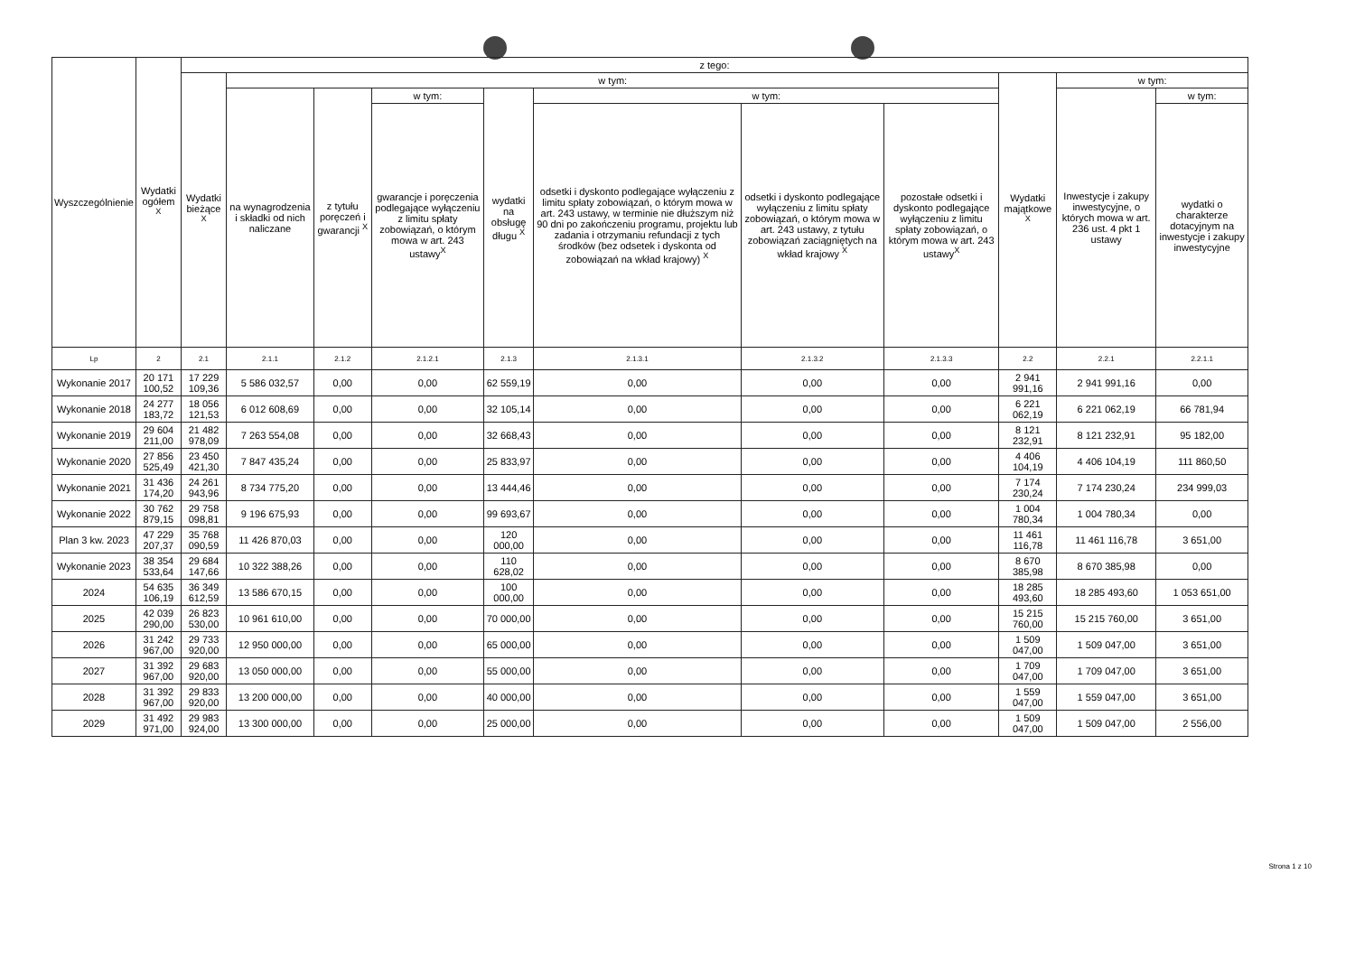| Wyszczególnienie | Wydatki ogółem <sup>X</sup> | z tego: | | | | | | | | | | |
| --- | --- | --- | --- | --- | --- | --- | --- | --- | --- | --- | --- | --- |
| | | Wydatki bieżące <sup>X</sup> | w tym: | | | | | | | Wydatki majątkowe <sup>X</sup> | w tym: | |
| | | | na wynagrodzenia i składki od nich naliczane | z tytułu poręczeń i gwarancji <sup>X</sup> | w tym: | wydatki na obsługę długu <sup>X</sup> | w tym: | | | | Inwestycje i zakupy inwestycyjne, o których mowa w art. 236 ust. 4 pkt 1 ustawy | w tym: |
| | | | | | gwarancje i poręczenia podlegające wyłączeniu z limitu spłaty zobowiązań, o którym mowa w art. 243 ustawy<sup>X</sup> | | odsetki i dyskonto podlegające wyłączeniu z limitu spłaty zobowiązań, o którym mowa w art. 243 ustawy, w terminie nie dłuższym niż 90 dni po zakończeniu programu, projektu lub zadania i otrzymaniu refundacji z tych środków (bez odsetek i dyskonta od zobowiązań na wkład krajowy) <sup>X</sup> | odsetki i dyskonto podlegające wyłączeniu z limitu spłaty zobowiązań, o którym mowa w art. 243 ustawy, z tytułu zobowiązań zaciągniętych na wkład krajowy <sup>X</sup> | pozostałe odsetki i dyskonto podlegające wyłączeniu z limitu spłaty zobowiązań, o którym mowa w art. 243 ustawy<sup>X</sup> | | | wydatki o charakterze dotacyjnym na inwestycje i zakupy inwestycyjne |
| Lp | 2 | 2.1 | 2.1.1 | 2.1.2 | 2.1.2.1 | 2.1.3 | 2.1.3.1 | 2.1.3.2 | 2.1.3.3 | 2.2 | 2.2.1 | 2.2.1.1 |
| Wykonanie 2017 | 20 171 100,52 | 17 229 109,36 | 5 586 032,57 | 0,00 | 0,00 | 62 559,19 | 0,00 | 0,00 | 0,00 | 2 941 991,16 | 2 941 991,16 | 0,00 |
| Wykonanie 2018 | 24 277 183,72 | 18 056 121,53 | 6 012 608,69 | 0,00 | 0,00 | 32 105,14 | 0,00 | 0,00 | 0,00 | 6 221 062,19 | 6 221 062,19 | 66 781,94 |
| Wykonanie 2019 | 29 604 211,00 | 21 482 978,09 | 7 263 554,08 | 0,00 | 0,00 | 32 668,43 | 0,00 | 0,00 | 0,00 | 8 121 232,91 | 8 121 232,91 | 95 182,00 |
| Wykonanie 2020 | 27 856 525,49 | 23 450 421,30 | 7 847 435,24 | 0,00 | 0,00 | 25 833,97 | 0,00 | 0,00 | 0,00 | 4 406 104,19 | 4 406 104,19 | 111 860,50 |
| Wykonanie 2021 | 31 436 174,20 | 24 261 943,96 | 8 734 775,20 | 0,00 | 0,00 | 13 444,46 | 0,00 | 0,00 | 0,00 | 7 174 230,24 | 7 174 230,24 | 234 999,03 |
| Wykonanie 2022 | 30 762 879,15 | 29 758 098,81 | 9 196 675,93 | 0,00 | 0,00 | 99 693,67 | 0,00 | 0,00 | 0,00 | 1 004 780,34 | 1 004 780,34 | 0,00 |
| Plan 3 kw. 2023 | 47 229 207,37 | 35 768 090,59 | 11 426 870,03 | 0,00 | 0,00 | 120 000,00 | 0,00 | 0,00 | 0,00 | 11 461 116,78 | 11 461 116,78 | 3 651,00 |
| Wykonanie 2023 | 38 354 533,64 | 29 684 147,66 | 10 322 388,26 | 0,00 | 0,00 | 110 628,02 | 0,00 | 0,00 | 0,00 | 8 670 385,98 | 8 670 385,98 | 0,00 |
| 2024 | 54 635 106,19 | 36 349 612,59 | 13 586 670,15 | 0,00 | 0,00 | 100 000,00 | 0,00 | 0,00 | 0,00 | 18 285 493,60 | 18 285 493,60 | 1 053 651,00 |
| 2025 | 42 039 290,00 | 26 823 530,00 | 10 961 610,00 | 0,00 | 0,00 | 70 000,00 | 0,00 | 0,00 | 0,00 | 15 215 760,00 | 15 215 760,00 | 3 651,00 |
| 2026 | 31 242 967,00 | 29 733 920,00 | 12 950 000,00 | 0,00 | 0,00 | 65 000,00 | 0,00 | 0,00 | 0,00 | 1 509 047,00 | 1 509 047,00 | 3 651,00 |
| 2027 | 31 392 967,00 | 29 683 920,00 | 13 050 000,00 | 0,00 | 0,00 | 55 000,00 | 0,00 | 0,00 | 0,00 | 1 709 047,00 | 1 709 047,00 | 3 651,00 |
| 2028 | 31 392 967,00 | 29 833 920,00 | 13 200 000,00 | 0,00 | 0,00 | 40 000,00 | 0,00 | 0,00 | 0,00 | 1 559 047,00 | 1 559 047,00 | 3 651,00 |
| 2029 | 31 492 971,00 | 29 983 924,00 | 13 300 000,00 | 0,00 | 0,00 | 25 000,00 | 0,00 | 0,00 | 0,00 | 1 509 047,00 | 1 509 047,00 | 2 556,00 |
Strona 1 z 10